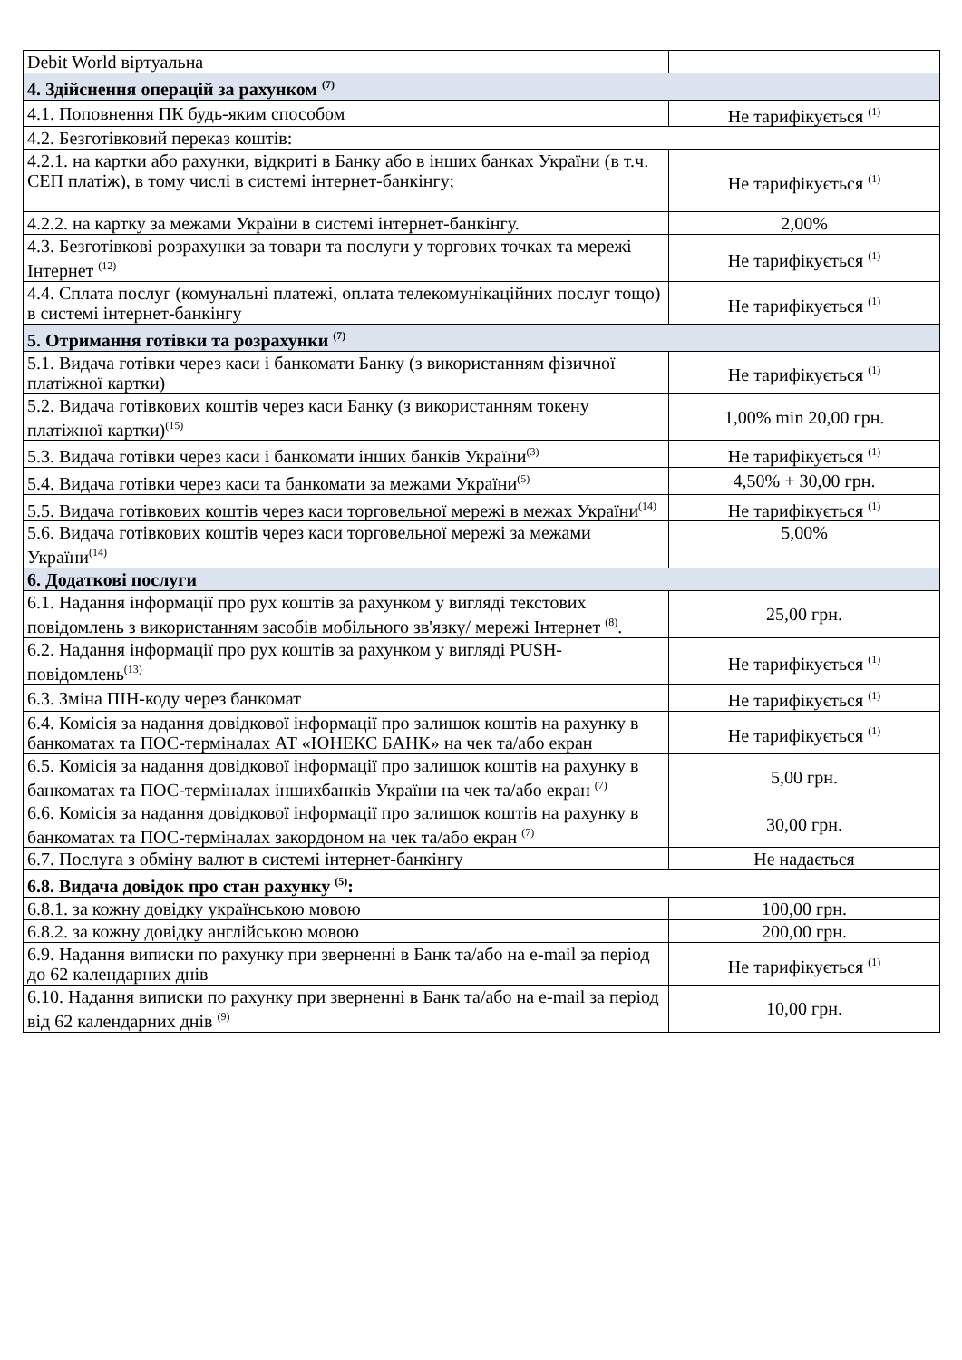| Debit World віртуальна | |
| 4. Здійснення операцій за рахунком <sup>(7)</sup> | |
| 4.1. Поповнення ПК будь-яким способом | Не тарифікується <sup>(1)</sup> |
| 4.2. Безготівковий переказ коштів: | |
| 4.2.1. на картки або рахунки, відкриті в Банку або в інших банках України (в т.ч. СЕП платіж), в тому числі в системі інтернет-банкінгу; | Не тарифікується <sup>(1)</sup> |
| 4.2.2. на картку за межами України в системі інтернет-банкінгу. | 2,00% |
| 4.3. Безготівкові розрахунки за товари та послуги у торгових точках та мережі Інтернет <sup>(12)</sup> | Не тарифікується <sup>(1)</sup> |
| 4.4. Сплата послуг (комунальні платежі, оплата телекомунікаційних послуг тощо) в системі інтернет-банкінгу | Не тарифікується <sup>(1)</sup> |
| 5. Отримання готівки та розрахунки <sup>(7)</sup> | |
| 5.1. Видача готівки через каси і банкомати Банку (з використанням фізичної платіжної картки) | Не тарифікується <sup>(1)</sup> |
| 5.2. Видача готівкових коштів через каси Банку (з використанням токену платіжної картки)<sup>(15)</sup> | 1,00% min 20,00 грн. |
| 5.3. Видача готівки через каси і банкомати інших банків України<sup>(3)</sup> | Не тарифікується <sup>(1)</sup> |
| 5.4. Видача готівки через каси та банкомати за межами України<sup>(5)</sup> | 4,50% + 30,00 грн. |
| 5.5. Видача готівкових коштів через каси торговельної мережі в межах України<sup>(14)</sup> | Не тарифікується <sup>(1)</sup> |
| 5.6. Видача готівкових коштів через каси торговельної мережі за межами України<sup>(14)</sup> | 5,00% |
| 6. Додаткові послуги | |
| 6.1. Надання інформації про рух коштів за рахунком у вигляді текстових повідомлень з використанням засобів мобільного зв'язку/ мережі Інтернет <sup>(8)</sup>. | 25,00 грн. |
| 6.2. Надання інформації про рух коштів за рахунком у вигляді PUSH-повідомлень<sup>(13)</sup> | Не тарифікується <sup>(1)</sup> |
| 6.3. Зміна ПІН-коду через банкомат | Не тарифікується <sup>(1)</sup> |
| 6.4. Комісія за надання довідкової інформації про залишок коштів на рахунку в банкоматах та ПОС-терміналах АТ «ЮНЕКС БАНК» на чек та/або екран | Не тарифікується <sup>(1)</sup> |
| 6.5. Комісія за надання довідкової інформації про залишок коштів на рахунку в банкоматах та ПОС-терміналах іншихбанків України на чек та/або екран <sup>(7)</sup> | 5,00 грн. |
| 6.6. Комісія за надання довідкової інформації про залишок коштів на рахунку в банкоматах та ПОС-терміналах закордоном на чек та/або екран <sup>(7)</sup> | 30,00 грн. |
| 6.7. Послуга з обміну валют в системі інтернет-банкінгу | Не надається |
| 6.8. Видача довідок про стан рахунку <sup>(5)</sup>: | |
| 6.8.1. за кожну довідку українською мовою | 100,00 грн. |
| 6.8.2. за кожну довідку англійською мовою | 200,00 грн. |
| 6.9. Надання виписки по рахунку при зверненні в Банк та/або на e-mail за період до 62 календарних днів | Не тарифікується <sup>(1)</sup> |
| 6.10. Надання виписки по рахунку при зверненні в Банк та/або на e-mail за період від 62 календарних днів <sup>(9)</sup> | 10,00 грн. |